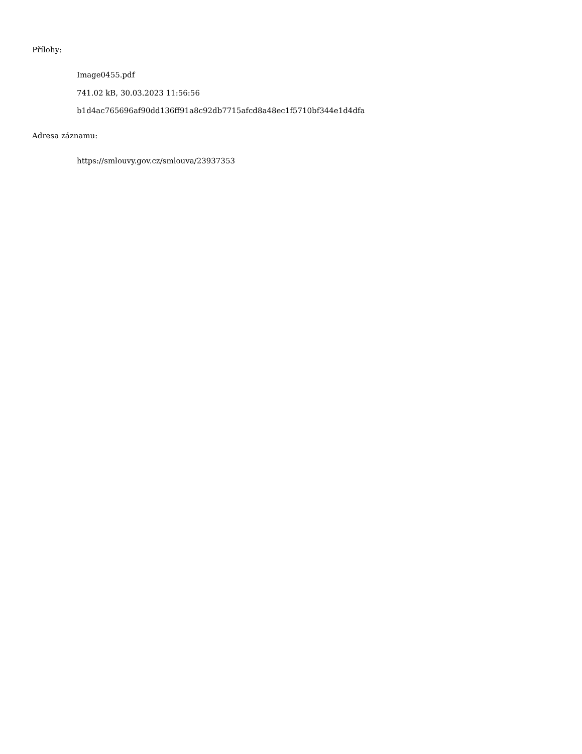Přílohy:
Image0455.pdf
741.02 kB, 30.03.2023 11:56:56
b1d4ac765696af90dd136ff91a8c92db7715afcd8a48ec1f5710bf344e1d4dfa
Adresa záznamu:
https://smlouvy.gov.cz/smlouva/23937353